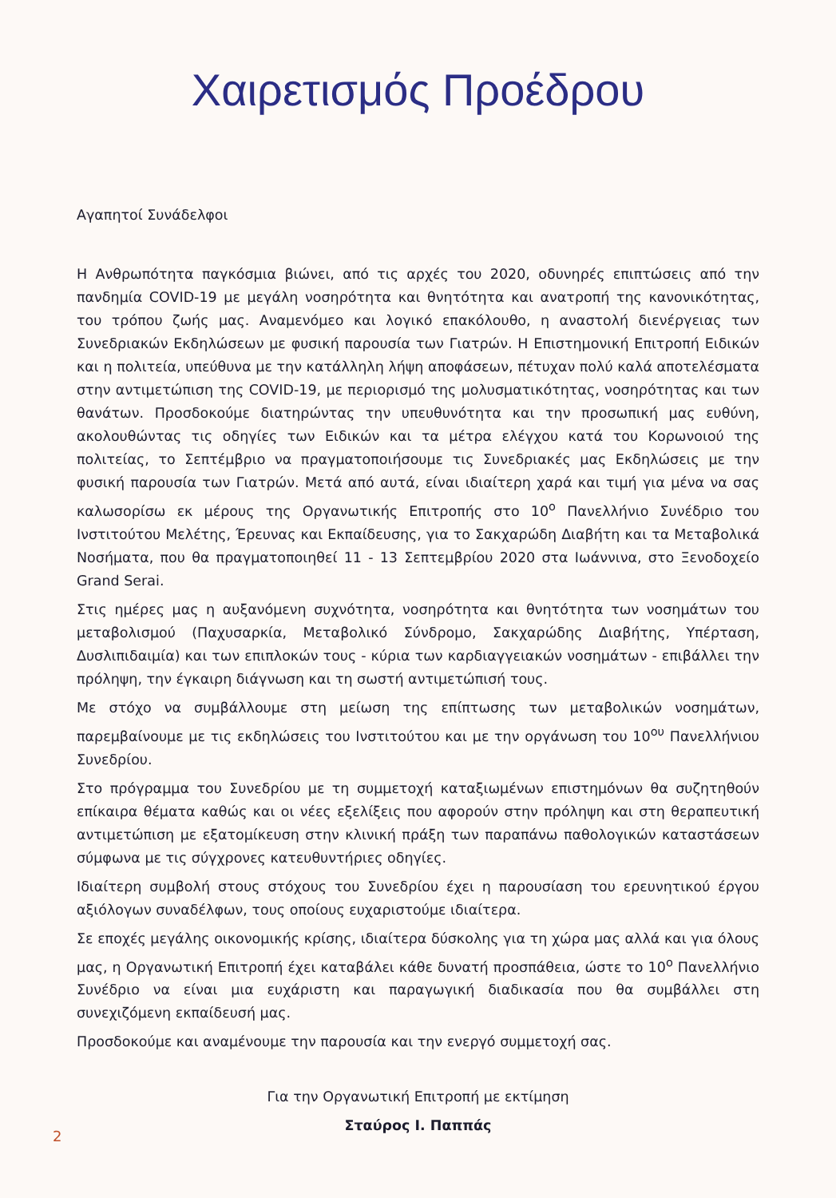Χαιρετισμός Προέδρου
Αγαπητοί Συνάδελφοι
Η Ανθρωπότητα παγκόσμια βιώνει, από τις αρχές του 2020, οδυνηρές επιπτώσεις από την πανδημία COVID-19 με μεγάλη νοσηρότητα και θνητότητα και ανατροπή της κανονικότητας, του τρόπου ζωής μας. Αναμενόμεο και λογικό επακόλουθο, η αναστολή διενέργειας των Συνεδριακών Εκδηλώσεων με φυσική παρουσία των Γιατρών. Η Επιστημονική Επιτροπή Ειδικών και η πολιτεία, υπεύθυνα με την κατάλληλη λήψη αποφάσεων, πέτυχαν πολύ καλά αποτελέσματα στην αντιμετώπιση της COVID-19, με περιορισμό της μολυσματικότητας, νοσηρότητας και των θανάτων. Προσδοκούμε διατηρώντας την υπευθυνότητα και την προσωπική μας ευθύνη, ακολουθώντας τις οδηγίες των Ειδικών και τα μέτρα ελέγχου κατά του Κορωνοιού της πολιτείας, το Σεπτέμβριο να πραγματοποιήσουμε τις Συνεδριακές μας Εκδηλώσεις με την φυσική παρουσία των Γιατρών. Μετά από αυτά, είναι ιδιαίτερη χαρά και τιμή για μένα να σας καλωσορίσω εκ μέρους της Οργανωτικής Επιτροπής στο 10<sup>ο</sup> Πανελλήνιο Συνέδριο του Ινστιτούτου Μελέτης, Έρευνας και Εκπαίδευσης, για το Σακχαρώδη Διαβήτη και τα Μεταβολικά Νοσήματα, που θα πραγματοποιηθεί 11 - 13 Σεπτεμβρίου 2020 στα Ιωάννινα, στο Ξενοδοχείο Grand Serai.
Στις ημέρες μας η αυξανόμενη συχνότητα, νοσηρότητα και θνητότητα των νοσημάτων του μεταβολισμού (Παχυσαρκία, Μεταβολικό Σύνδρομο, Σακχαρώδης Διαβήτης, Υπέρταση, Δυσλιπιδαιμία) και των επιπλοκών τους - κύρια των καρδιαγγειακών νοσημάτων - επιβάλλει την πρόληψη, την έγκαιρη διάγνωση και τη σωστή αντιμετώπισή τους.
Με στόχο να συμβάλλουμε στη μείωση της επίπτωσης των μεταβολικών νοσημάτων, παρεμβαίνουμε με τις εκδηλώσεις του Ινστιτούτου και με την οργάνωση του 10<sup>ου</sup> Πανελλήνιου Συνεδρίου.
Στο πρόγραμμα του Συνεδρίου με τη συμμετοχή καταξιωμένων επιστημόνων θα συζητηθούν επίκαιρα θέματα καθώς και οι νέες εξελίξεις που αφορούν στην πρόληψη και στη θεραπευτική αντιμετώπιση με εξατομίκευση στην κλινική πράξη των παραπάνω παθολογικών καταστάσεων σύμφωνα με τις σύγχρονες κατευθυντήριες οδηγίες.
Ιδιαίτερη συμβολή στους στόχους του Συνεδρίου έχει η παρουσίαση του ερευνητικού έργου αξιόλογων συναδέλφων, τους οποίους ευχαριστούμε ιδιαίτερα.
Σε εποχές μεγάλης οικονομικής κρίσης, ιδιαίτερα δύσκολης για τη χώρα μας αλλά και για όλους μας, η Οργανωτική Επιτροπή έχει καταβάλει κάθε δυνατή προσπάθεια, ώστε το 10<sup>ο</sup> Πανελλήνιο Συνέδριο να είναι μια ευχάριστη και παραγωγική διαδικασία που θα συμβάλλει στη συνεχιζόμενη εκπαίδευσή μας.
Προσδοκούμε και αναμένουμε την παρουσία και την ενεργό συμμετοχή σας.
Για την Οργανωτική Επιτροπή με εκτίμηση
Σταύρος Ι. Παππάς
2